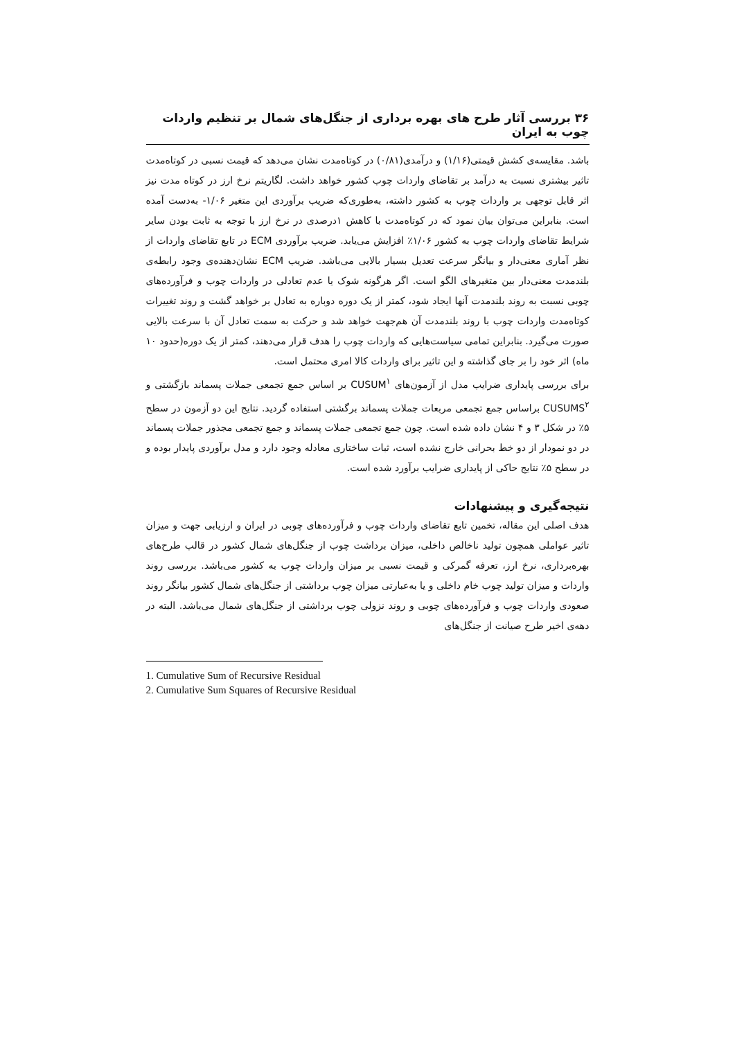۳۶ بررسی آثار طرح های بهره برداری از جنگل‌های شمال بر تنظیم واردات چوب به ایران
باشد. مقایسه‌ی کشش قیمتی(۱/۱۶) و درآمدی(۰/۸۱) در کوتاه‌مدت نشان می‌دهد که قیمت نسبی در کوتاه‌مدت تاثیر بیشتری نسبت به درآمد بر تقاضای واردات چوب کشور خواهد داشت. لگاریتم نرخ ارز در کوتاه مدت نیز اثر قابل توجهی بر واردات چوب به کشور داشته، به‌طوری‌که ضریب برآوردی این متغیر ۱/۰۶- به‌دست آمده است. بنابراین می‌توان بیان نمود که در کوتاه‌مدت با کاهش ۱درصدی در نرخ ارز با توجه به ثابت بودن سایر شرایط تقاضای واردات چوب به کشور ۱/۰۶٪ افزایش می‌یابد. ضریب برآوردی ECM در تابع تقاضای واردات از نظر آماری معنی‌دار و بیانگر سرعت تعدیل بسیار بالایی می‌باشد. ضریب ECM نشان‌دهنده‌ی وجود رابطه‌ی بلندمدت معنی‌دار بین متغیرهای الگو است. اگر هرگونه شوک یا عدم تعادلی در واردات چوب و فرآورده‌های چوبی نسبت به روند بلندمدت آنها ایجاد شود، کمتر از یک دوره دوباره به تعادل بر خواهد گشت و روند تغییرات کوتاه‌مدت واردات چوب با روند بلندمدت آن هم‌جهت خواهد شد و حرکت به سمت تعادل آن با سرعت بالایی صورت می‌گیرد. بنابراین تمامی سیاست‌هایی که واردات چوب را هدف قرار می‌دهند، کمتر از یک دوره(حدود ۱۰ ماه) اثر خود را بر جای گذاشته و این تاثیر برای واردات کالا امری محتمل است.
برای بررسی پایداری ضرایب مدل از آزمون‌های CUSUM<sup>۱</sup> بر اساس جمع تجمعی جملات پسماند بازگشتی و CUSUMS<sup>۲</sup> براساس جمع تجمعی مربعات جملات پسماند برگشتی استفاده گردید. نتایج این دو آزمون در سطح ۵٪ در شکل ۳ و ۴ نشان داده شده است. چون جمع تجمعی جملات پسماند و جمع تجمعی مجذور جملات پسماند در دو نمودار از دو خط بحرانی خارج نشده است، ثبات ساختاری معادله وجود دارد و مدل برآوردی پایدار بوده و در سطح ۵٪ نتایج حاکی از پایداری ضرایب برآورد شده است.
نتیجه‌گیری و پیشنهادات
هدف اصلی این مقاله، تخمین تابع تقاضای واردات چوب و فرآورده‌های چوبی در ایران و ارزیابی جهت و میزان تاثیر عواملی همچون تولید ناخالص داخلی، میزان برداشت چوب از جنگل‌های شمال کشور در قالب طرح‌های بهره‌برداری، نرخ ارز، تعرفه گمرکی و قیمت نسبی بر میزان واردات چوب به کشور می‌باشد. بررسی روند واردات و میزان تولید چوب خام داخلی و یا به‌عبارتی میزان چوب برداشتی از جنگل‌های شمال کشور بیانگر روند صعودی واردات چوب و فرآورده‌های چوبی و روند نزولی چوب برداشتی از جنگل‌های شمال می‌باشد. البته در دهه‌ی اخیر طرح صیانت از جنگل‌های
1. Cumulative Sum of Recursive Residual
2. Cumulative Sum Squares of Recursive Residual